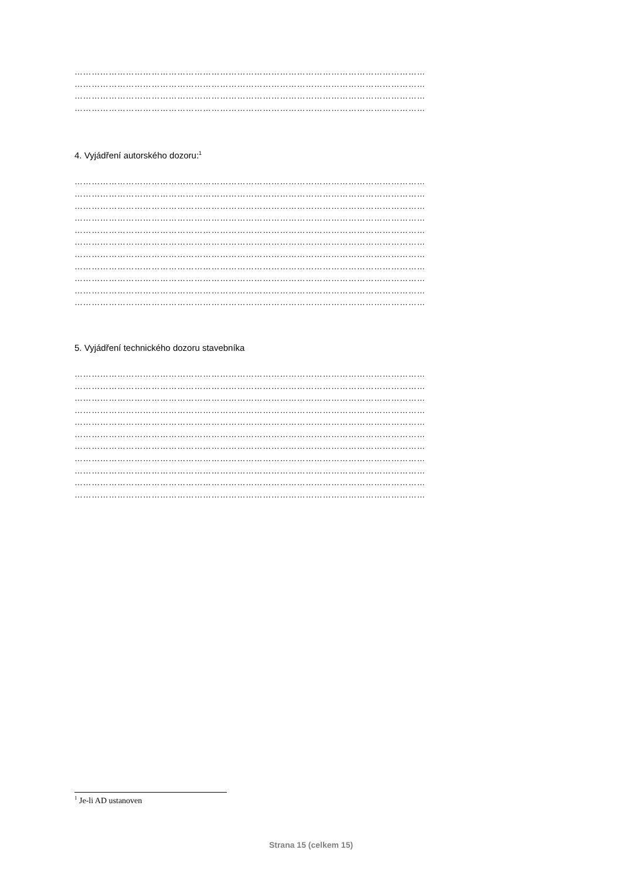……………………………………………………………………………………………………………
……………………………………………………………………………………………………………
……………………………………………………………………………………………………………
……………………………………………………………………………………………………………
4. Vyjádření autorského dozoru:<sup>1</sup>
……………………………………………………………………………………………………………
……………………………………………………………………………………………………………
……………………………………………………………………………………………………………
……………………………………………………………………………………………………………
……………………………………………………………………………………………………………
……………………………………………………………………………………………………………
……………………………………………………………………………………………………………
……………………………………………………………………………………………………………
……………………………………………………………………………………………………………
……………………………………………………………………………………………………………
……………………………………………………………………………………………………………
5. Vyjádření technického dozoru stavebníka
……………………………………………………………………………………………………………
……………………………………………………………………………………………………………
……………………………………………………………………………………………………………
……………………………………………………………………………………………………………
……………………………………………………………………………………………………………
……………………………………………………………………………………………………………
……………………………………………………………………………………………………………
……………………………………………………………………………………………………………
……………………………………………………………………………………………………………
……………………………………………………………………………………………………………
……………………………………………………………………………………………………………
<sup>1</sup> Je-li AD ustanoven
Strana 15 (celkem 15)